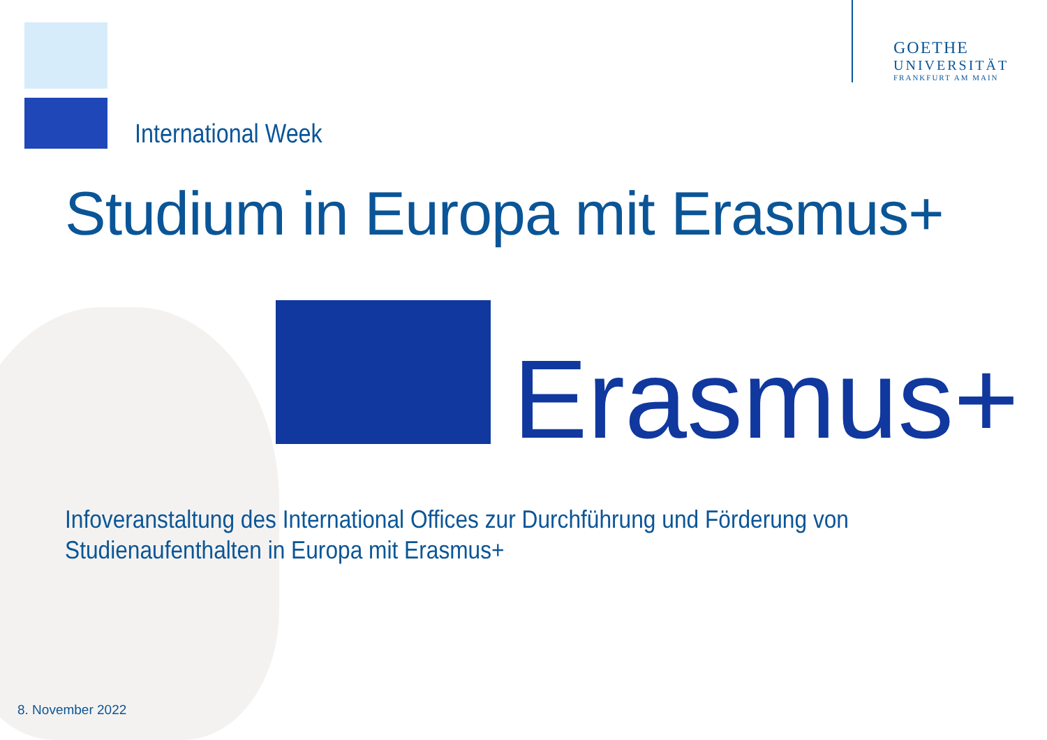GOETHE
UNIVERSITÄT
FRANKFURT AM MAIN
International Week
Studium in Europa mit Erasmus+
Erasmus+
Infoveranstaltung des International Offices zur Durchführung und Förderung von
Studienaufenthalten in Europa mit Erasmus+
8. November 2022